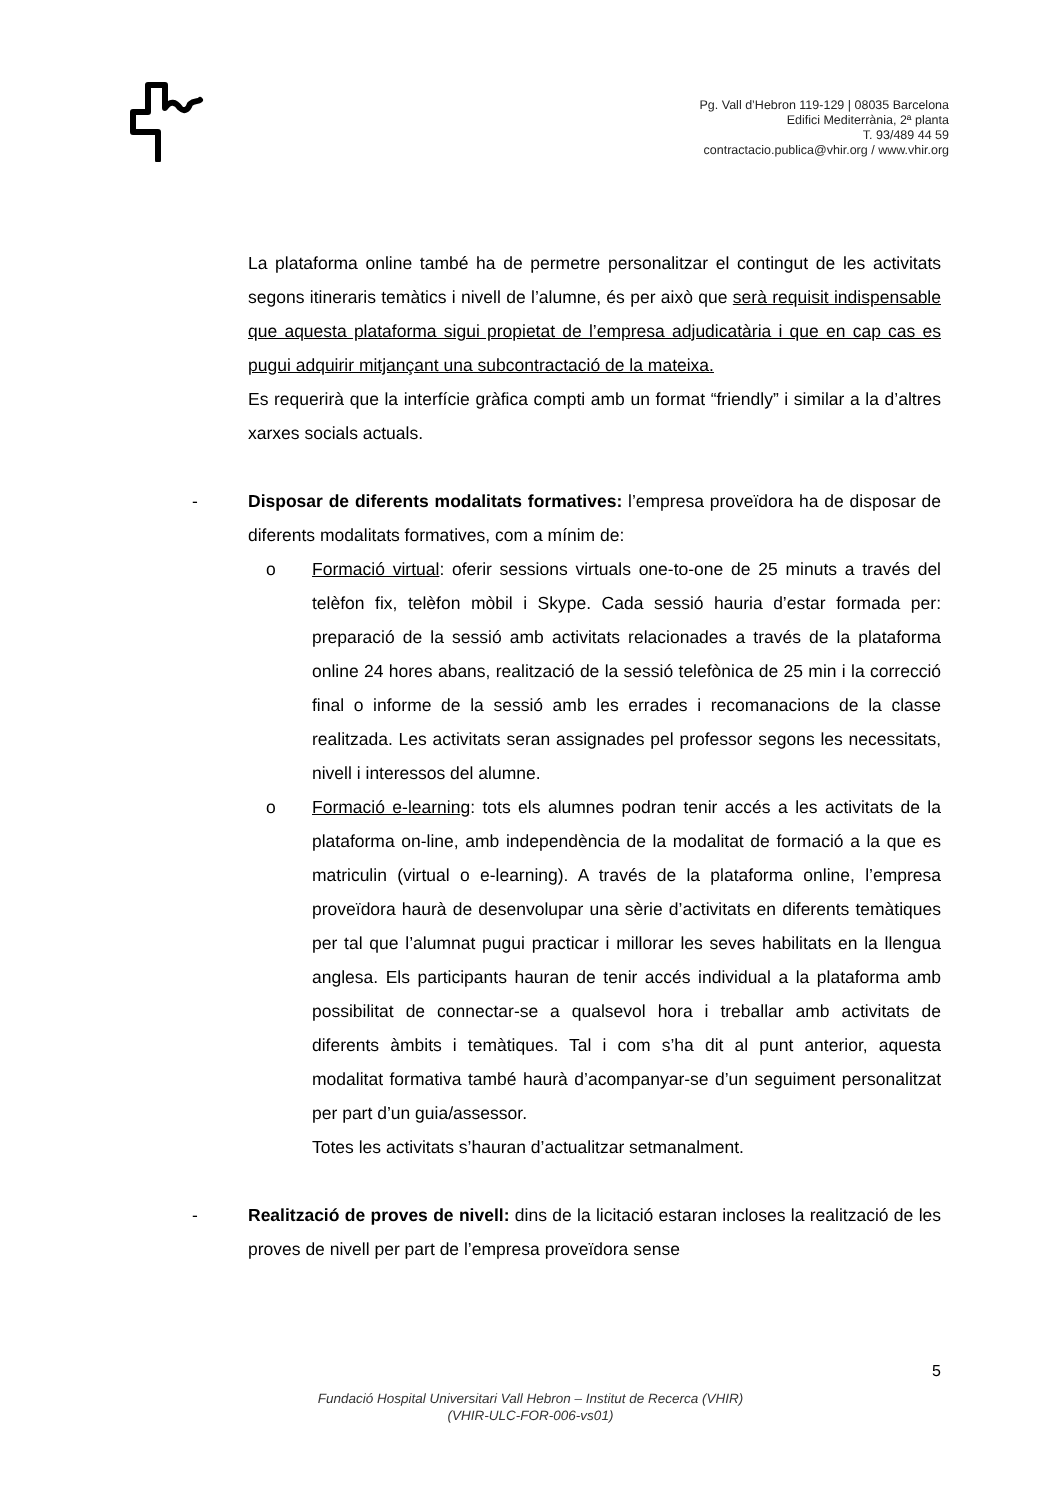Pg. Vall d’Hebron 119-129 | 08035 Barcelona
Edifici Mediterrània, 2ª planta
T. 93/489 44 59
contractacio.publica@vhir.org / www.vhir.org
La plataforma online també ha de permetre personalitzar el contingut de les activitats segons itineraris temàtics i nivell de l’alumne, és per això que serà requisit indispensable que aquesta plataforma sigui propietat de l’empresa adjudicatària i que en cap cas es pugui adquirir mitjançant una subcontractació de la mateixa.
Es requerirà que la interfície gràfica compti amb un format “friendly” i similar a la d’altres xarxes socials actuals.
- Disposar de diferents modalitats formatives: l’empresa proveïdora ha de disposar de diferents modalitats formatives, com a mínim de:
o Formació virtual: oferir sessions virtuals one-to-one de 25 minuts a través del telèfon fix, telèfon mòbil i Skype. Cada sessió hauria d’estar formada per: preparació de la sessió amb activitats relacionades a través de la plataforma online 24 hores abans, realització de la sessió telefònica de 25 min i la correcció final o informe de la sessió amb les errades i recomanacions de la classe realitzada. Les activitats seran assignades pel professor segons les necessitats, nivell i interessos del alumne.
o Formació e-learning: tots els alumnes podran tenir accés a les activitats de la plataforma on-line, amb independència de la modalitat de formació a la que es matriculin (virtual o e-learning). A través de la plataforma online, l’empresa proveïdora haurà de desenvolupar una sèrie d’activitats en diferents temàtiques per tal que l’alumnat pugui practicar i millorar les seves habilitats en la llengua anglesa. Els participants hauran de tenir accés individual a la plataforma amb possibilitat de connectar-se a qualsevol hora i treballar amb activitats de diferents àmbits i temàtiques. Tal i com s’ha dit al punt anterior, aquesta modalitat formativa també haurà d’acompanyar-se d’un seguiment personalitzat per part d’un guia/assessor.
Totes les activitats s’hauran d’actualitzar setmanalment.
- Realització de proves de nivell: dins de la licitació estaran incloses la realització de les proves de nivell per part de l’empresa proveïdora sense
5
Fundació Hospital Universitari Vall Hebron – Institut de Recerca (VHIR)
(VHIR-ULC-FOR-006-vs01)